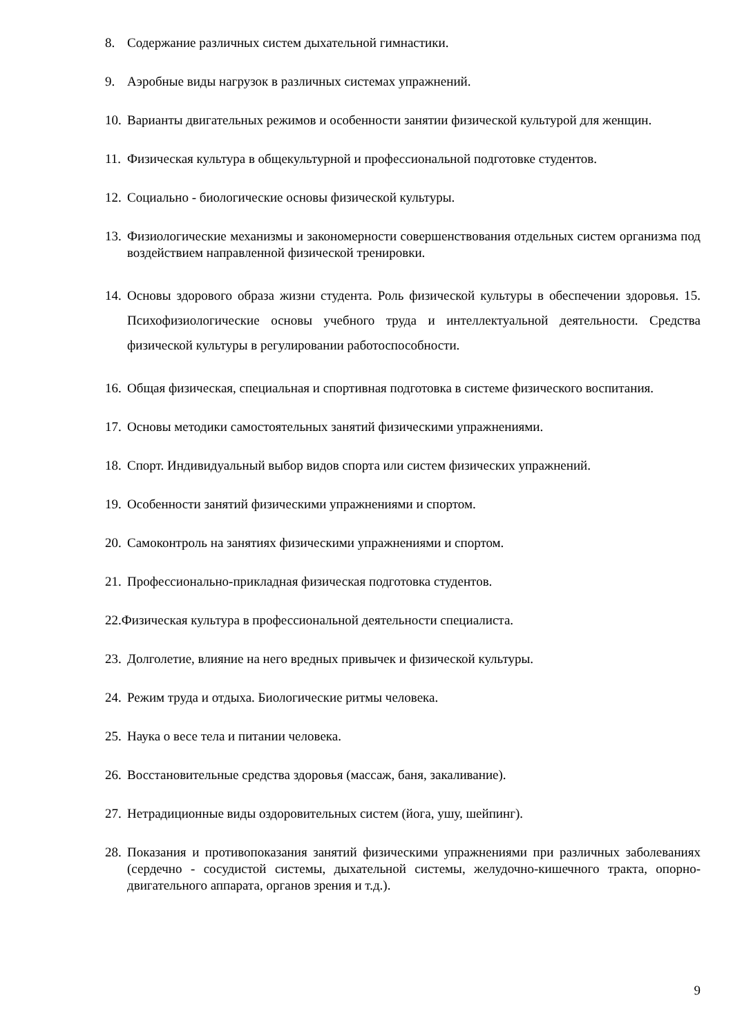8. Содержание различных систем дыхательной гимнастики.
9. Аэробные виды нагрузок в различных системах упражнений.
10. Варианты двигательных режимов и особенности занятии физической культурой для женщин.
11. Физическая культура в общекультурной и профессиональной подготовке студентов.
12. Социально - биологические основы физической культуры.
13. Физиологические механизмы и закономерности совершенствования отдельных систем организма под воздействием направленной физической тренировки.
14. Основы здорового образа жизни студента. Роль физической культуры в обеспечении здоровья. 15. Психофизиологические основы учебного труда и интеллектуальной деятельности. Средства физической культуры в регулировании работоспособности.
16. Общая физическая, специальная и спортивная подготовка в системе физического воспитания.
17. Основы методики самостоятельных занятий физическими упражнениями.
18. Спорт. Индивидуальный выбор видов спорта или систем физических упражнений.
19. Особенности занятий физическими упражнениями и спортом.
20. Самоконтроль на занятиях физическими упражнениями и спортом.
21. Профессионально-прикладная физическая подготовка студентов.
22.Физическая культура в профессиональной деятельности специалиста.
23. Долголетие, влияние на него вредных привычек и физической культуры.
24. Режим труда и отдыха. Биологические ритмы человека.
25. Наука о весе тела и питании человека.
26. Восстановительные средства здоровья (массаж, баня, закаливание).
27. Нетрадиционные виды оздоровительных систем (йога, ушу, шейпинг).
28. Показания и противопоказания занятий физическими упражнениями при различных заболеваниях (сердечно - сосудистой системы, дыхательной системы, желудочно-кишечного тракта, опорно-двигательного аппарата, органов зрения и т.д.).
9